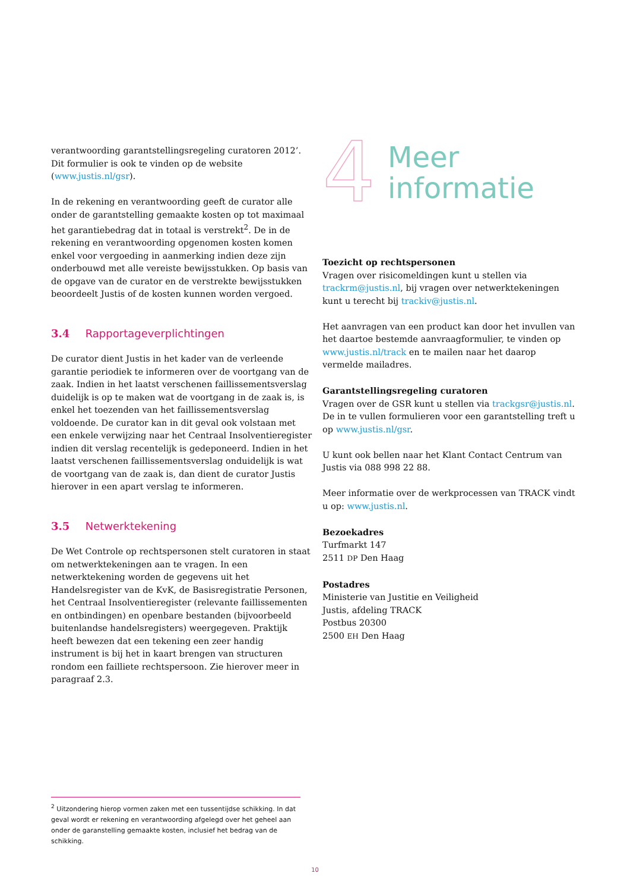verantwoording garantstellingsregeling curatoren 2012’. Dit formulier is ook te vinden op de website (www.justis.nl/gsr).
In de rekening en verantwoording geeft de curator alle onder de garantstelling gemaakte kosten op tot maximaal het garantiebedrag dat in totaal is verstrekt<sup>2</sup>. De in de rekening en verantwoording opgenomen kosten komen enkel voor vergoeding in aanmerking indien deze zijn onderbouwd met alle vereiste bewijsstukken. Op basis van de opgave van de curator en de verstrekte bewijs­stukken beoordeelt Justis of de kosten kunnen worden vergoed.
3.4 Rapportageverplichtingen
De curator dient Justis in het kader van de verleende garantie periodiek te informeren over de voortgang van de zaak. Indien in het laatst verschenen faillissementsverslag duidelijk is op te maken wat de voortgang in de zaak is, is enkel het toe­zenden van het faillissementsverslag voldoende. De curator kan in dit geval ook volstaan met een enkele verwijzing naar het Centraal Insolventieregister indien dit verslag recentelijk is gedeponeerd. Indien in het laatst verschenen faillissementsverslag onduidelijk is wat de voortgang van de zaak is, dan dient de curator Justis hierover in een apart verslag te informeren.
3.5 Netwerktekening
De Wet Controle op rechtspersonen stelt curatoren in staat om netwerktekeningen aan te vragen. In een netwerktekening worden de gegevens uit het Handelsregister van de KvK, de Basisregistratie Personen, het Centraal Insolventieregister (relevante faillisse­menten en ontbindingen) en openbare bestanden (bijvoorbeeld buitenlandse handelsregisters) weergegeven. Praktijk heeft bewezen dat een tekening een zeer handig instrument is bij het in kaart brengen van structuren rondom een failliete rechtspersoon. Zie hierover meer in paragraaf 2.3.
4
Meer
informatie
Toezicht op rechtspersonen
Vragen over risicomeldingen kunt u stellen via trackrm@justis.nl, bij vragen over netwerktekeningen kunt u terecht bij trackiv@justis.nl.
Het aanvragen van een product kan door het invullen van het daartoe bestemde aanvraagformulier, te vinden op www.justis.nl/track en te mailen naar het daarop vermelde mailadres.
Garantstellingsregeling curatoren
Vragen over de GSR kunt u stellen via trackgsr@justis.nl. De in te vullen formulieren voor een garantstelling treft u op www.justis.nl/gsr.
U kunt ook bellen naar het Klant Contact Centrum van Justis via 088 998 22 88.
Meer informatie over de werkprocessen van TRACK vindt u op: www.justis.nl.
Bezoekadres
Turfmarkt 147
2511 DP Den Haag
Postadres
Ministerie van Justitie en Veiligheid
Justis, afdeling TRACK
Postbus 20300
2500 EH Den Haag
<sup>2</sup> Uitzondering hierop vormen zaken met een tussentijdse schikking. In dat geval wordt er rekening en verantwoording afgelegd over het geheel aan onder de garanstelling gemaakte kosten, inclusief het bedrag van de schikking.
10